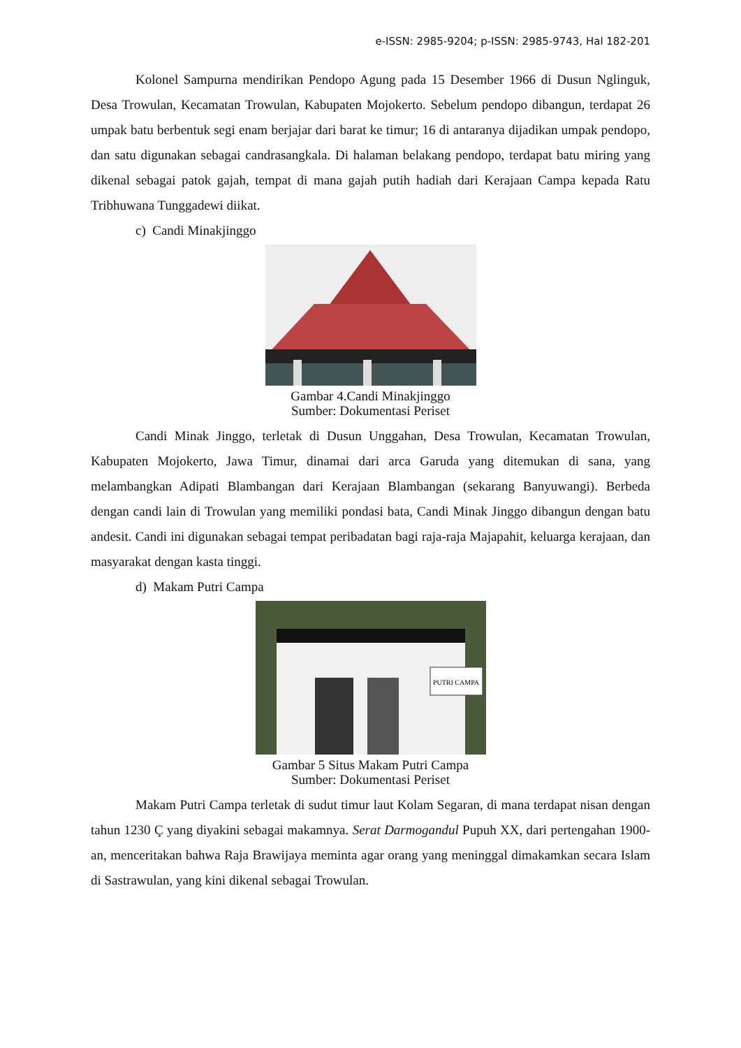e-ISSN: 2985-9204; p-ISSN: 2985-9743, Hal 182-201
Kolonel Sampurna mendirikan Pendopo Agung pada 15 Desember 1966 di Dusun Nglinguk, Desa Trowulan, Kecamatan Trowulan, Kabupaten Mojokerto. Sebelum pendopo dibangun, terdapat 26 umpak batu berbentuk segi enam berjajar dari barat ke timur; 16 di antaranya dijadikan umpak pendopo, dan satu digunakan sebagai candrasangkala. Di halaman belakang pendopo, terdapat batu miring yang dikenal sebagai patok gajah, tempat di mana gajah putih hadiah dari Kerajaan Campa kepada Ratu Tribhuwana Tunggadewi diikat.
c) Candi Minakjinggo
Gambar 4.Candi Minakjinggo
Sumber: Dokumentasi Periset
Candi Minak Jinggo, terletak di Dusun Unggahan, Desa Trowulan, Kecamatan Trowulan, Kabupaten Mojokerto, Jawa Timur, dinamai dari arca Garuda yang ditemukan di sana, yang melambangkan Adipati Blambangan dari Kerajaan Blambangan (sekarang Banyuwangi). Berbeda dengan candi lain di Trowulan yang memiliki pondasi bata, Candi Minak Jinggo dibangun dengan batu andesit. Candi ini digunakan sebagai tempat peribadatan bagi raja-raja Majapahit, keluarga kerajaan, dan masyarakat dengan kasta tinggi.
d) Makam Putri Campa
PUTRI CAMPA
Gambar 5 Situs Makam Putri Campa
Sumber: Dokumentasi Periset
Makam Putri Campa terletak di sudut timur laut Kolam Segaran, di mana terdapat nisan dengan tahun 1230 Ç yang diyakini sebagai makamnya. Serat Darmogandul Pupuh XX, dari pertengahan 1900-an, menceritakan bahwa Raja Brawijaya meminta agar orang yang meninggal dimakamkan secara Islam di Sastrawulan, yang kini dikenal sebagai Trowulan.